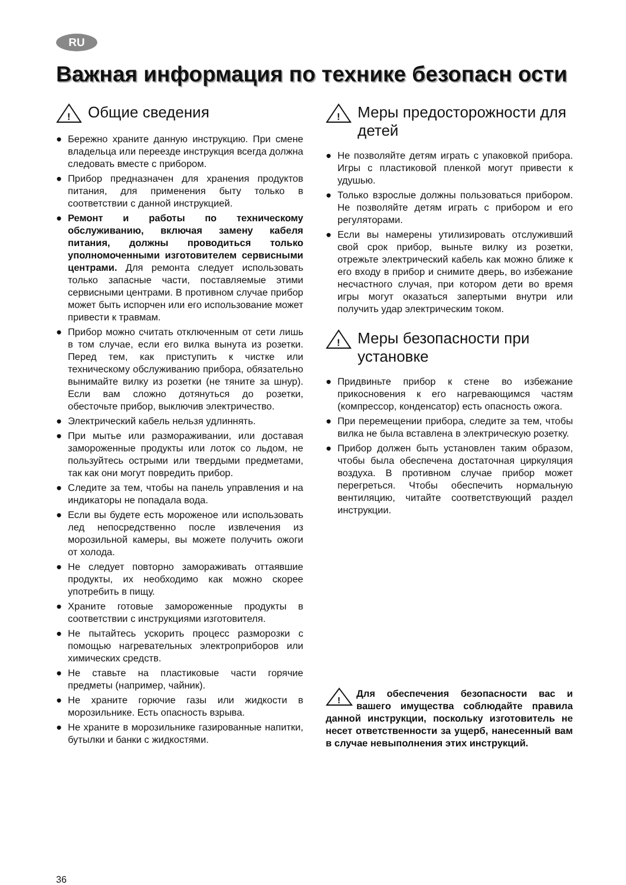RU
Важная информация по технике безопасн ости
!
Общие сведения
● Бережно храните данную инструкцию. При смене владельца или переезде инструкция всегда должна следовать вместе с прибором.
● Прибор предназначен для хранения продуктов питания, для применения быту только в соответствии с данной инструкцией.
● Ремонт и работы по техническому обслуживанию, включая замену кабеля питания, должны проводиться только уполномоченными изготовителем сервисными центрами. Для ремонта следует использовать только запасные части, поставляемые этими сервисными центрами. В противном случае прибор может быть испорчен или его использование может привести к травмам.
● Прибор можно считать отключенным от сети лишь в том случае, если его вилка вынута из розетки. Перед тем, как приступить к чистке или техническому обслуживанию прибора, обязательно вынимайте вилку из розетки (не тяните за шнур). Если вам сложно дотянуться до розетки, обесточьте прибор, выключив электричество.
● Электрический кабель нельзя удлиннять.
● При мытье или размораживании, или доставая замороженные продукты или лоток со льдом, не пользуйтесь острыми или твердыми предметами, так как они могут повредить прибор.
● Следите за тем, чтобы на панель управления и на индикаторы не попадала вода.
● Если вы будете есть мороженое или использовать лед непосредственно после извлечения из морозильной камеры, вы можете получить ожоги от холода.
● Не следует повторно замораживать оттаявшие продукты, их необходимо как можно скорее употребить в пищу.
● Храните готовые замороженные продукты в соответствии с инструкциями изготовителя.
● Не пытайтесь ускорить процесс разморозки с помощью нагревательных электроприборов или химических средств.
● Не ставьте на пластиковые части горячие предметы (например, чайник).
● Не храните горючие газы или жидкости в морозильнике. Есть опасность взрыва.
● Не храните в морозильнике газированные напитки, бутылки и банки с жидкостями.
!
Меры предосторожности для детей
● Не позволяйте детям играть с упаковкой прибора. Игры с пластиковой пленкой могут привести к удушью.
● Только взрослые должны пользоваться прибором. Не позволяйте детям играть с прибором и его регуляторами.
● Если вы намерены утилизировать отслуживший свой срок прибор, выньте вилку из розетки, отрежьте электрический кабель как можно ближе к его входу в прибор и снимите дверь, во избежание несчастного случая, при котором дети во время игры могут оказаться запертыми внутри или получить удар электрическим током.
!
Меры безопасности при установке
● Придвиньте прибор к стене во избежание прикосновения к его нагревающимся частям (компрессор, конденсатор) есть опасность ожога.
● При перемещении прибора, следите за тем, чтобы вилка не была вставлена в электрическую розетку.
● Прибор должен быть установлен таким образом, чтобы была обеспечена достаточная циркуляция воздуха. В противном случае прибор может перегреться. Чтобы обеспечить нормальную вентиляцию, читайте соответствующий раздел инструкции.
!
Для обеспечения безопасности вас и вашего имущества соблюдайте правила данной инструкции, поскольку изготовитель не несет ответственности за ущерб, нанесенный вам в случае невыполнения этих инструкций.
36